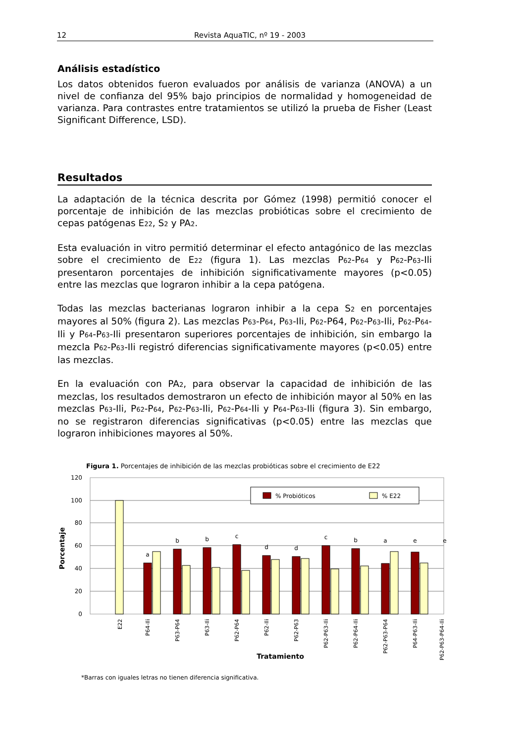12 Revista AquaTIC, nº 19 - 2003
Análisis estadístico
Los datos obtenidos fueron evaluados por análisis de varianza (ANOVA) a un nivel de confianza del 95% bajo principios de normalidad y homogeneidad de varianza. Para contrastes entre tratamientos se utilizó la prueba de Fisher (Least Significant Difference, LSD).
Resultados
La adaptación de la técnica descrita por Gómez (1998) permitió conocer el porcentaje de inhibición de las mezclas probióticas sobre el crecimiento de cepas patógenas E<sub>22</sub>, S<sub>2</sub> y PA<sub>2</sub>.
Esta evaluación in vitro permitió determinar el efecto antagónico de las mezclas sobre el crecimiento de E<sub>22</sub> (figura 1). Las mezclas P<sub>62</sub>-P<sub>64</sub> y P<sub>62</sub>-P<sub>63</sub>-Ili presentaron porcentajes de inhibición significativamente mayores (p<0.05) entre las mezclas que lograron inhibir a la cepa patógena.
Todas las mezclas bacterianas lograron inhibir a la cepa S<sub>2</sub> en porcentajes mayores al 50% (figura 2). Las mezclas P<sub>63</sub>-P<sub>64</sub>, P<sub>63</sub>-Ili, P<sub>62</sub>-P64, P<sub>62</sub>-P<sub>63</sub>-Ili, P<sub>62</sub>-P<sub>64</sub>-Ili y P<sub>64</sub>-P<sub>63</sub>-Ili presentaron superiores porcentajes de inhibición, sin embargo la mezcla P<sub>62</sub>-P<sub>63</sub>-Ili registró diferencias significativamente mayores (p<0.05) entre las mezclas.
En la evaluación con PA<sub>2</sub>, para observar la capacidad de inhibición de las mezclas, los resultados demostraron un efecto de inhibición mayor al 50% en las mezclas P<sub>63</sub>-Ili, P<sub>62</sub>-P<sub>64</sub>, P<sub>62</sub>-P<sub>63</sub>-Ili, P<sub>62</sub>-P<sub>64</sub>-Ili y P<sub>64</sub>-P<sub>63</sub>-Ili (figura 3). Sin embargo, no se registraron diferencias significativas (p<0.05) entre las mezclas que lograron inhibiciones mayores al 50%.
Figura 1. Porcentajes de inhibición de las mezclas probióticas sobre el crecimiento de E<sub>22</sub>
120
100
80
60
40
20
0
Porcentaje
% Probióticos
% E22
a
b
b
c
d
d
c
b
a
e
e
E22
P64-Ili
P63-P64
P63-Ili
P62-P64
P62-Ili
P62-P63
P62-P63-Ili
P62-P64-Ili
P62-P63-P64
P64-P63-Ili
P62-P63-P64-Ili
Tratamiento
*Barras con iguales letras no tienen diferencia significativa.